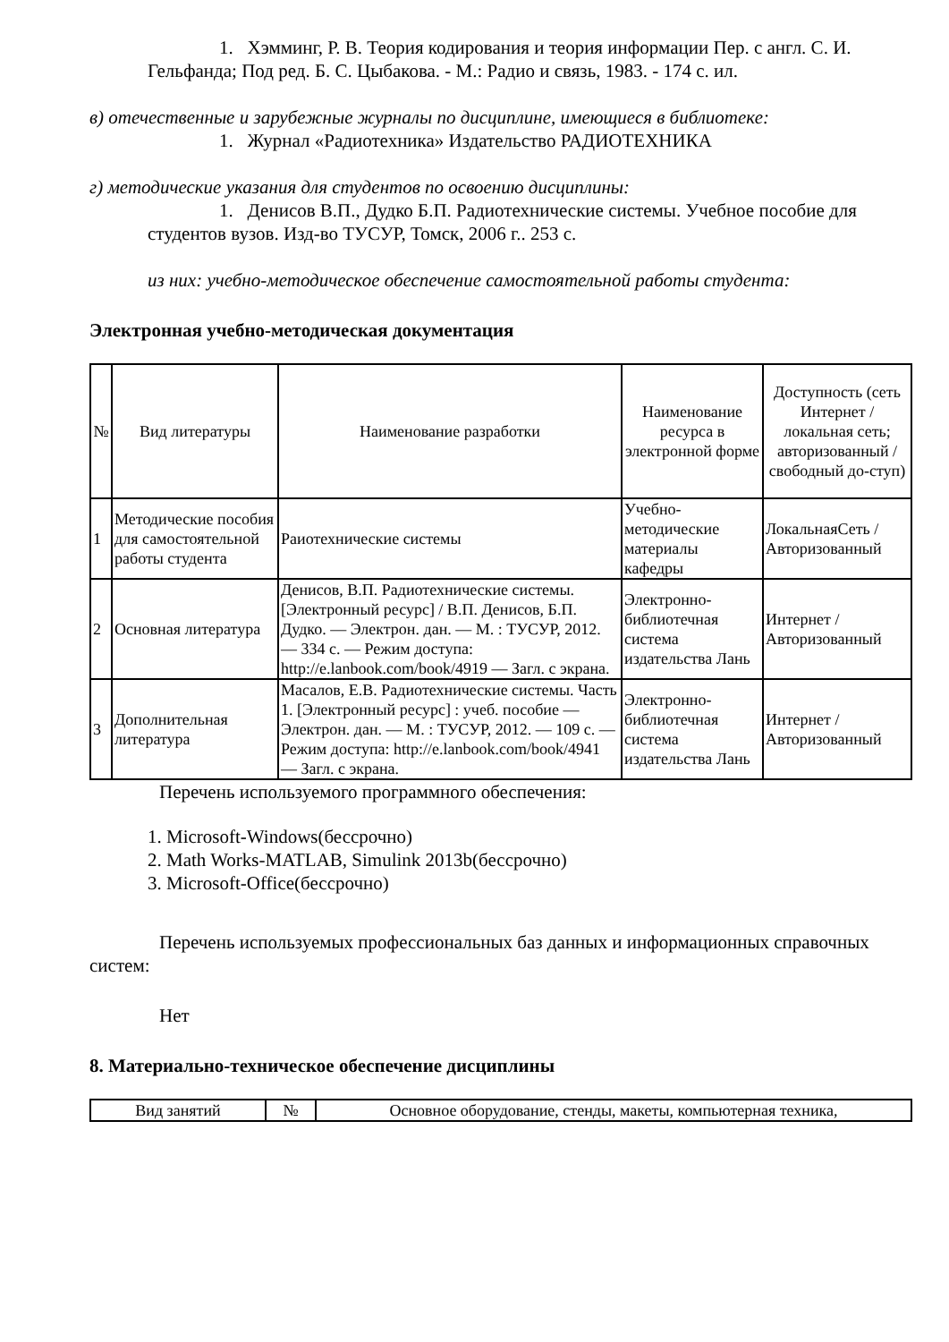1. Хэмминг, Р. В. Теория кодирования и теория информации Пер. с англ. С. И. Гельфанда; Под ред. Б. С. Цыбакова. - М.: Радио и связь, 1983. - 174 с. ил.
в) отечественные и зарубежные журналы по дисциплине, имеющиеся в библиотеке:
1. Журнал «Радиотехника» Издательство РАДИОТЕХНИКА
г) методические указания для студентов по освоению дисциплины:
1. Денисов В.П., Дудко Б.П. Радиотехнические системы. Учебное пособие для студентов вузов. Изд-во ТУСУР, Томск, 2006 г.. 253 с.
из них: учебно-методическое обеспечение самостоятельной работы студента:
Электронная учебно-методическая документация
| № | Вид литературы | Наименование разработки | Наименование ресурса в электронной форме | Доступность (сеть Интернет / локальная сеть; авторизованный / свободный до-ступ) |
| --- | --- | --- | --- | --- |
| 1 | Методические пособия для самостоятельной работы студента | Раиотехнические системы | Учебно-методические материалы кафедры | ЛокальнаяСеть / Авторизованный |
| 2 | Основная литература | Денисов, В.П. Радиотехнические системы. [Электронный ресурс] / В.П. Денисов, Б.П. Дудко. — Электрон. дан. — М. : ТУСУР, 2012. — 334 с. — Режим доступа: http://e.lanbook.com/book/4919 — Загл. с экрана. | Электронно-библиотечная система издательства Лань | Интернет / Авторизованный |
| 3 | Дополнительная литература | Масалов, Е.В. Радиотехнические системы. Часть 1. [Электронный ресурс] : учеб. пособие — Электрон. дан. — М. : ТУСУР, 2012. — 109 с. — Режим доступа: http://e.lanbook.com/book/4941 — Загл. с экрана. | Электронно-библиотечная система издательства Лань | Интернет / Авторизованный |
Перечень используемого программного обеспечения:
1. Microsoft-Windows(бессрочно)
2. Math Works-MATLAB, Simulink 2013b(бессрочно)
3. Microsoft-Office(бессрочно)
Перечень используемых профессиональных баз данных и информационных справочных систем:
Нет
8. Материально-техническое обеспечение дисциплины
| Вид занятий | № | Основное оборудование, стенды, макеты, компьютерная техника, |
| --- | --- | --- |